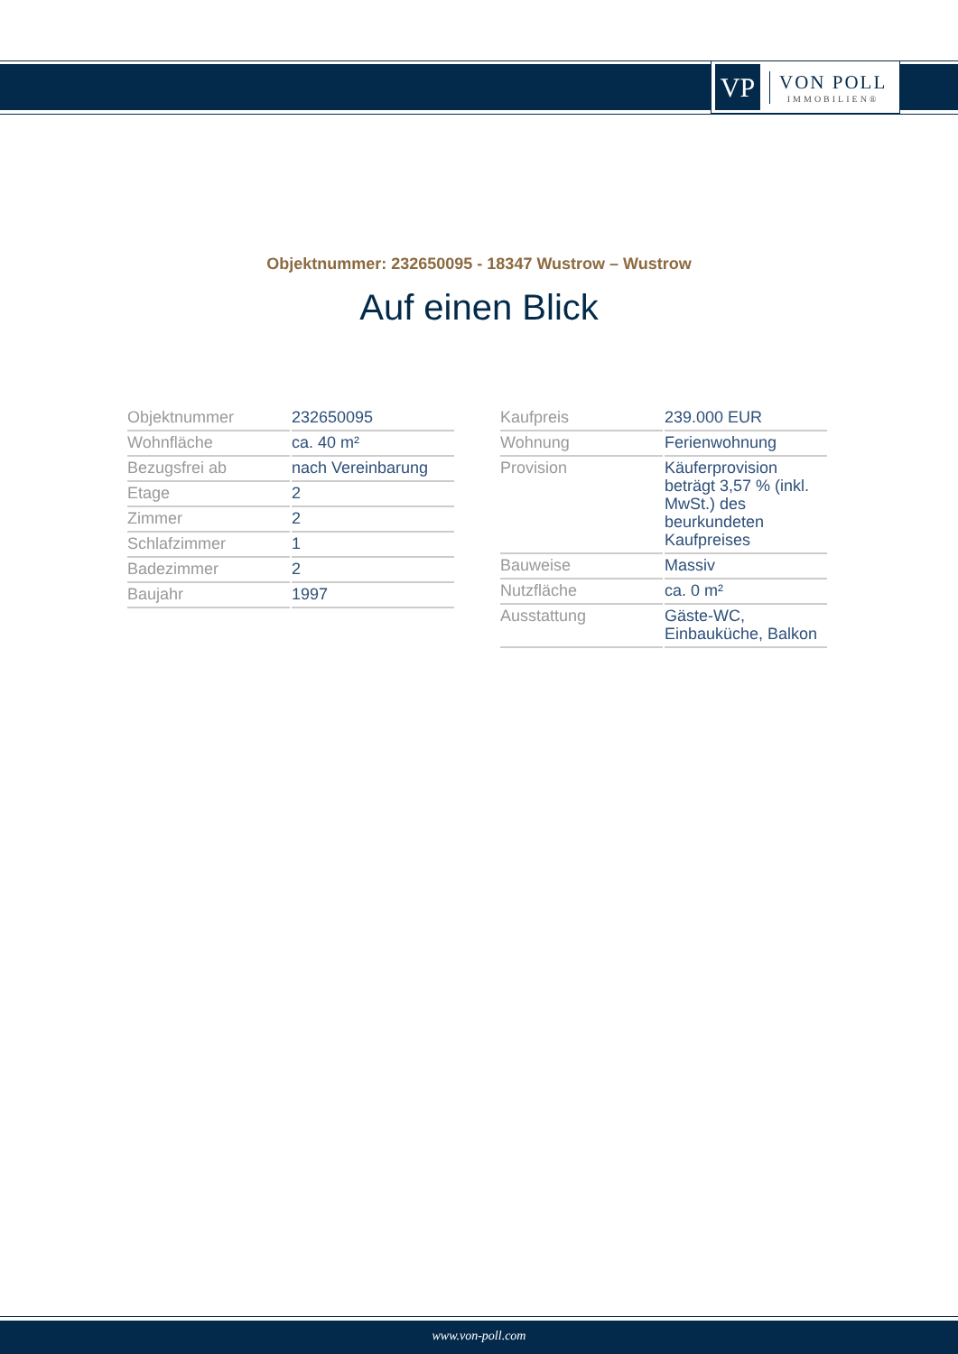VP
VON POLL
IMMOBILIEN®
Objektnummer: 232650095 - 18347 Wustrow – Wustrow
Auf einen Blick
| Objektnummer | 232650095 |
| Wohnfläche | ca. 40 m² |
| Bezugsfrei ab | nach Vereinbarung |
| Etage | 2 |
| Zimmer | 2 |
| Schlafzimmer | 1 |
| Badezimmer | 2 |
| Baujahr | 1997 |
| Kaufpreis | 239.000 EUR |
| Wohnung | Ferienwohnung |
| Provision | Käuferprovision beträgt 3,57 % (inkl. MwSt.) des beurkundeten Kaufpreises |
| Bauweise | Massiv |
| Nutzfläche | ca. 0 m² |
| Ausstattung | Gäste-WC, Einbauküche, Balkon |
www.von-poll.com